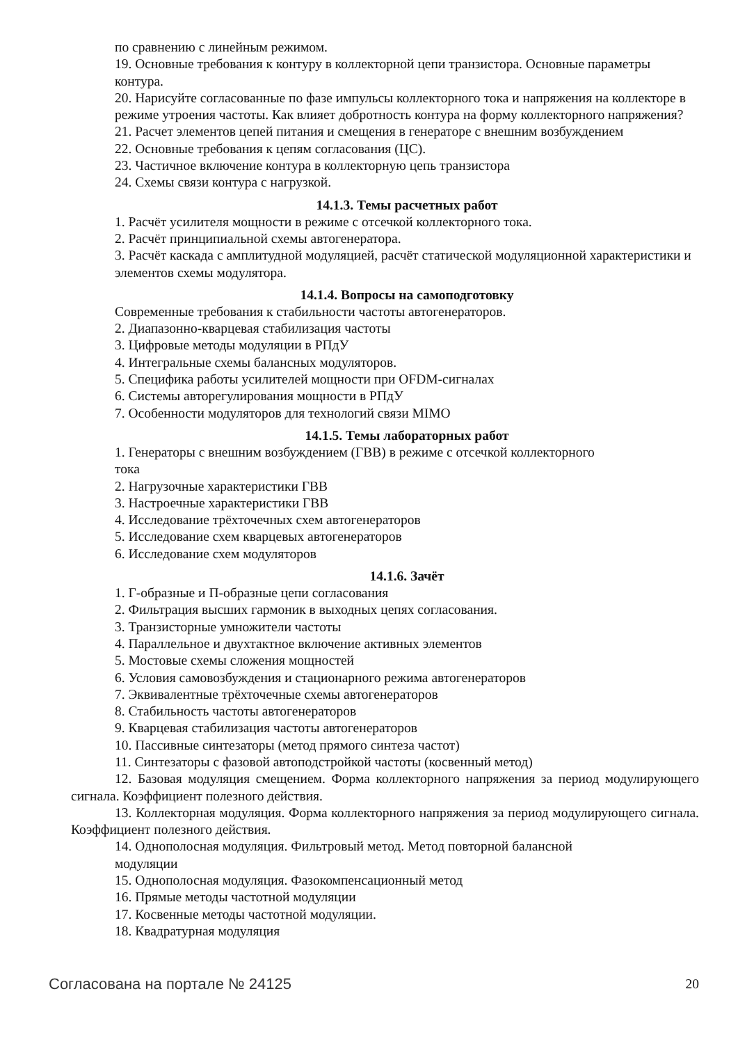по сравнению с линейным режимом.
19. Основные требования к контуру в коллекторной цепи транзистора. Основные параметры контура.
20. Нарисуйте согласованные по фазе импульсы коллекторного тока и напряжения на коллекторе в режиме утроения частоты. Как влияет добротность контура на форму коллекторного напряжения?
21. Расчет элементов цепей питания и смещения в генераторе с внешним возбуждением
22. Основные требования к цепям согласования (ЦС).
23. Частичное включение контура в коллекторную цепь транзистора
24. Схемы связи контура с нагрузкой.
14.1.3. Темы расчетных работ
1. Расчёт усилителя мощности в режиме с отсечкой коллекторного тока.
2. Расчёт принципиальной схемы автогенератора.
3. Расчёт каскада с амплитудной модуляцией, расчёт статической модуляционной характеристики и элементов схемы модулятора.
14.1.4. Вопросы на самоподготовку
Современные требования к стабильности частоты автогенераторов.
2. Диапазонно-кварцевая стабилизация частоты
3. Цифровые методы модуляции в РПдУ
4. Интегральные схемы балансных модуляторов.
5. Специфика работы усилителей мощности при OFDM-сигналах
6. Системы авторегулирования мощности в РПдУ
7. Особенности модуляторов для технологий связи MIMO
14.1.5. Темы лабораторных работ
1. Генераторы с внешним возбуждением (ГВВ) в режиме с отсечкой коллекторного
тока
2. Нагрузочные характеристики ГВВ
3. Настроечные характеристики ГВВ
4. Исследование трёхточечных схем автогенераторов
5. Исследование схем кварцевых автогенераторов
6. Исследование схем модуляторов
14.1.6. Зачёт
1. Г-образные и П-образные цепи согласования
2. Фильтрация высших гармоник в выходных цепях согласования.
3. Транзисторные умножители частоты
4. Параллельное и двухтактное включение активных элементов
5. Мостовые схемы сложения мощностей
6. Условия самовозбуждения и стационарного режима автогенераторов
7. Эквивалентные трёхточечные схемы автогенераторов
8. Стабильность частоты автогенераторов
9. Кварцевая стабилизация частоты автогенераторов
10. Пассивные синтезаторы (метод прямого синтеза частот)
11. Синтезаторы с фазовой автоподстройкой частоты (косвенный метод)
12. Базовая модуляция смещением. Форма коллекторного напряжения за период модулирующего сигнала. Коэффициент полезного действия.
13. Коллекторная модуляция. Форма коллекторного напряжения за период модулирующего сигнала. Коэффициент полезного действия.
14. Однополосная модуляция. Фильтровый метод. Метод повторной балансной
модуляции
15. Однополосная модуляция. Фазокомпенсационный метод
16. Прямые методы частотной модуляции
17. Косвенные методы частотной модуляции.
18. Квадратурная модуляция
Согласована на портале № 24125 20